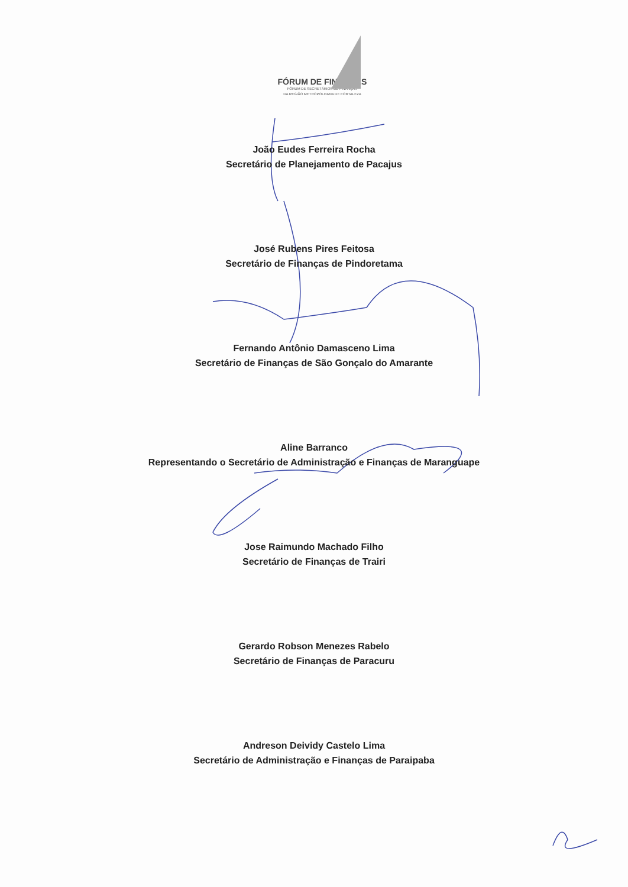FÓRUM DE FINANÇAS
FÓRUM DE SECRETÁRIOS DE FINANÇAS
DA REGIÃO METROPOLITANA DE FORTALEZA
João Eudes Ferreira Rocha
Secretário de Planejamento de Pacajus
José Rubens Pires Feitosa
Secretário de Finanças de Pindoretama
Fernando Antônio Damasceno Lima
Secretário de Finanças de São Gonçalo do Amarante
Aline Barranco
Representando o Secretário de Administração e Finanças de Maranguape
Jose Raimundo Machado Filho
Secretário de Finanças de Trairi
Gerardo Robson Menezes Rabelo
Secretário de Finanças de Paracuru
Andreson Deividy Castelo Lima
Secretário de Administração e Finanças de Paraipaba